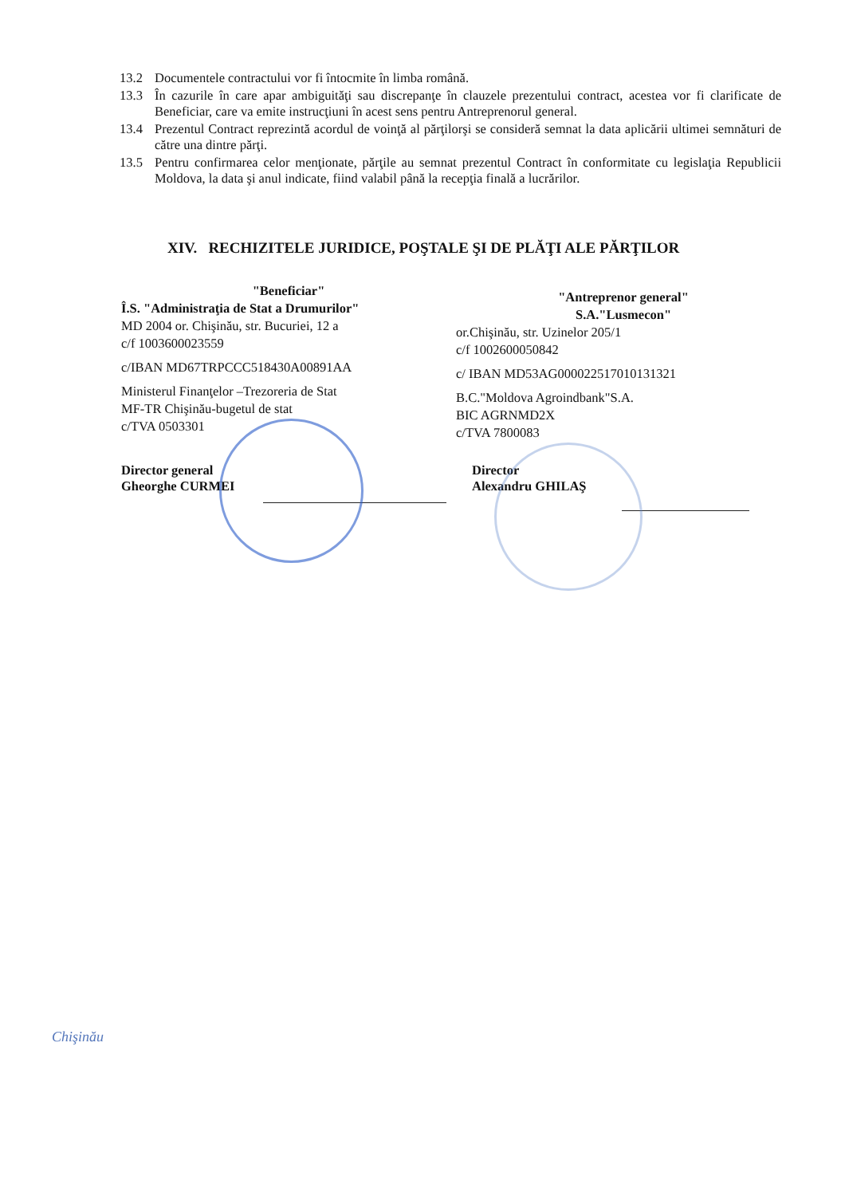13.2 Documentele contractului vor fi întocmite în limba română.
13.3 În cazurile în care apar ambiguităţi sau discrepanţe în clauzele prezentului contract, acestea vor fi clarificate de Beneficiar, care va emite instrucţiuni în acest sens pentru Antreprenorul general.
13.4 Prezentul Contract reprezintă acordul de voinţă al părţilorşi se consideră semnat la data aplicării ultimei semnături de către una dintre părţi.
13.5 Pentru confirmarea celor menţionate, părţile au semnat prezentul Contract în conformitate cu legislaţia Republicii Moldova, la data şi anul indicate, fiind valabil până la recepţia finală a lucrărilor.
XIV. RECHIZITELE JURIDICE, POŞTALE ŞI DE PLĂŢI ALE PĂRŢILOR
"Beneficiar"
Î.S. "Administraţia de Stat a Drumurilor"
MD 2004 or. Chişinău, str. Bucuriei, 12 a
c/f 1003600023559
c/IBAN MD67TRPCCC518430A00891AA
Ministerul Finanţelor –Trezoreria de Stat
MF-TR Chişinău-bugetul de stat
c/TVA 0503301
"Antreprenor general"
S.A."Lusmecon"
or.Chişinău, str. Uzinelor 205/1
c/f 1002600050842
c/ IBAN MD53AG000022517010131321
B.C."Moldova Agroindbank"S.A.
BIC AGRNMD2X
c/TVA 7800083
Director general
Gheorghe CURMEI
Director
Alexandru GHILAŞ
Chişinău